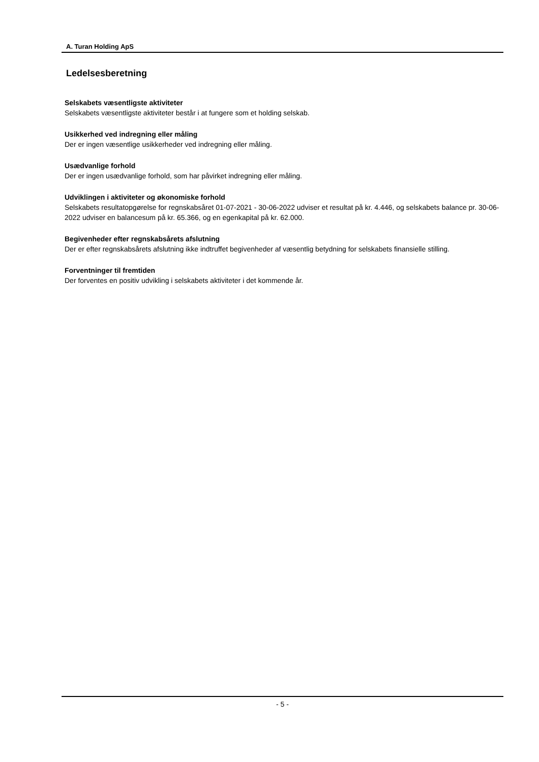A. Turan Holding ApS
Ledelsesberetning
Selskabets væsentligste aktiviteter
Selskabets væsentligste aktiviteter består i at fungere som et holding selskab.
Usikkerhed ved indregning eller måling
Der er ingen væsentlige usikkerheder ved indregning eller måling.
Usædvanlige forhold
Der er ingen usædvanlige forhold, som har påvirket indregning eller måling.
Udviklingen i aktiviteter og økonomiske forhold
Selskabets resultatopgørelse for regnskabsåret 01-07-2021 - 30-06-2022 udviser et resultat på kr. 4.446, og selskabets balance pr. 30-06-2022 udviser en balancesum på kr. 65.366, og en egenkapital på kr. 62.000.
Begivenheder efter regnskabsårets afslutning
Der er efter regnskabsårets afslutning ikke indtruffet begivenheder af væsentlig betydning for selskabets finansielle stilling.
Forventninger til fremtiden
Der forventes en positiv udvikling i selskabets aktiviteter i det kommende år.
- 5 -